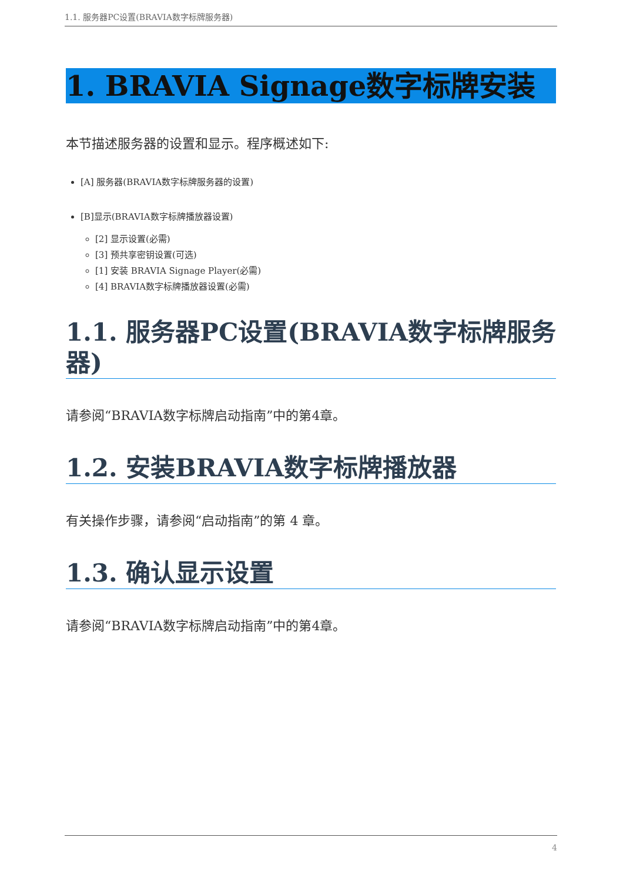1.1. 服务器PC设置(BRAVIA数字标牌服务器)
1. BRAVIA Signage数字标牌安装
本节描述服务器的设置和显示。程序概述如下:
[A] 服务器(BRAVIA数字标牌服务器的设置)
[B]显示(BRAVIA数字标牌播放器设置)
[2] 显示设置(必需)
[3] 预共享密钥设置(可选)
[1] 安装 BRAVIA Signage Player(必需)
[4] BRAVIA数字标牌播放器设置(必需)
1.1. 服务器PC设置(BRAVIA数字标牌服务器)
请参阅“BRAVIA数字标牌启动指南”中的第4章。
1.2. 安装BRAVIA数字标牌播放器
有关操作步骤，请参阅“启动指南”的第 4 章。
1.3. 确认显示设置
请参阅“BRAVIA数字标牌启动指南”中的第4章。
4